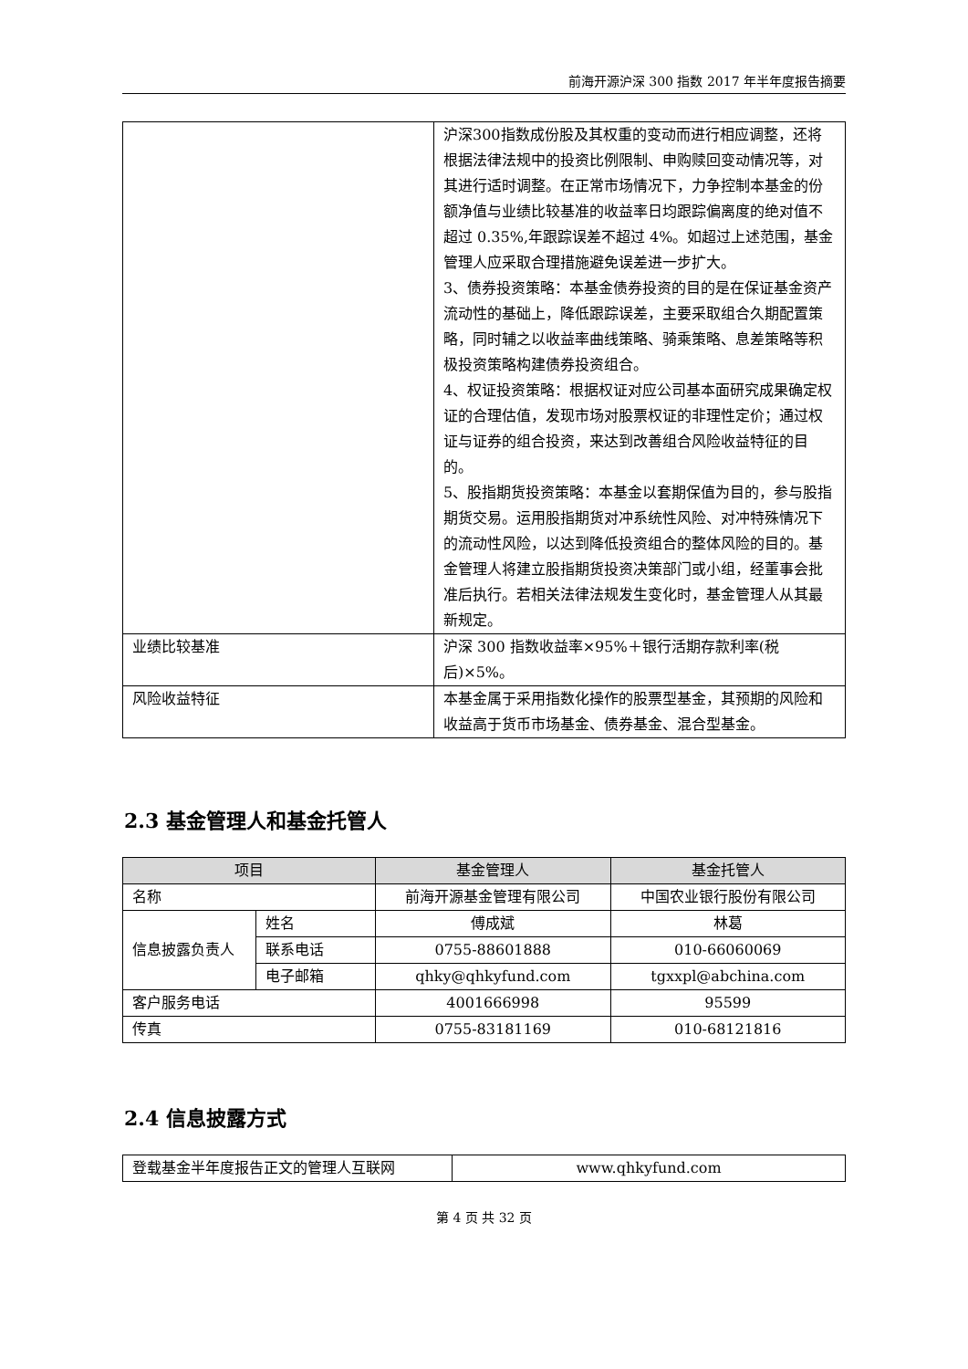前海开源沪深 300 指数 2017 年半年度报告摘要
| | 沪深300指数成份股及其权重的变动而进行相应调整，还将根据法律法规中的投资比例限制、申购赎回变动情况等，对其进行适时调整。在正常市场情况下，力争控制本基金的份额净值与业绩比较基准的收益率日均跟踪偏离度的绝对值不超过 0.35%,年跟踪误差不超过 4%。如超过上述范围，基金管理人应采取合理措施避免误差进一步扩大。 3、债券投资策略：本基金债券投资的目的是在保证基金资产流动性的基础上，降低跟踪误差，主要采取组合久期配置策略，同时辅之以收益率曲线策略、骑乘策略、息差策略等积极投资策略构建债券投资组合。 4、权证投资策略：根据权证对应公司基本面研究成果确定权证的合理估值，发现市场对股票权证的非理性定价；通过权证与证券的组合投资，来达到改善组合风险收益特征的目的。 5、股指期货投资策略：本基金以套期保值为目的，参与股指期货交易。运用股指期货对冲系统性风险、对冲特殊情况下的流动性风险，以达到降低投资组合的整体风险的目的。基金管理人将建立股指期货投资决策部门或小组，经董事会批准后执行。若相关法律法规发生变化时，基金管理人从其最新规定。 |
| 业绩比较基准 | 沪深 300 指数收益率×95%＋银行活期存款利率(税后)×5%。 |
| 风险收益特征 | 本基金属于采用指数化操作的股票型基金，其预期的风险和收益高于货币市场基金、债券基金、混合型基金。 |
2.3 基金管理人和基金托管人
| 项目 | | 基金管理人 | 基金托管人 |
| --- | --- | --- | --- |
| 名称 | | 前海开源基金管理有限公司 | 中国农业银行股份有限公司 |
| 信息披露负责人 | 姓名 | 傅成斌 | 林葛 |
| | 联系电话 | 0755-88601888 | 010-66060069 |
| | 电子邮箱 | qhky@qhkyfund.com | tgxxpl@abchina.com |
| 客户服务电话 | | 4001666998 | 95599 |
| 传真 | | 0755-83181169 | 010-68121816 |
2.4 信息披露方式
| 登载基金半年度报告正文的管理人互联网 | www.qhkyfund.com |
第 4 页 共 32 页